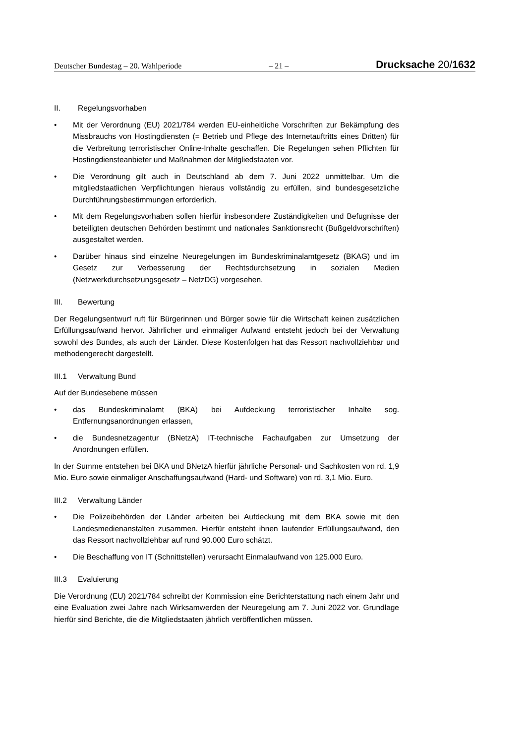Deutscher Bundestag – 20. Wahlperiode – 21 – Drucksache 20/1632
II. Regelungsvorhaben
• Mit der Verordnung (EU) 2021/784 werden EU-einheitliche Vorschriften zur Bekämpfung des Missbrauchs von Hostingdiensten (= Betrieb und Pflege des Internetauftritts eines Dritten) für die Verbreitung terroristischer Online-Inhalte geschaffen. Die Regelungen sehen Pflichten für Hostingdiensteanbieter und Maßnahmen der Mitgliedstaaten vor.
• Die Verordnung gilt auch in Deutschland ab dem 7. Juni 2022 unmittelbar. Um die mitgliedstaatlichen Verpflichtungen hieraus vollständig zu erfüllen, sind bundesgesetzliche Durchführungsbestimmungen erforderlich.
• Mit dem Regelungsvorhaben sollen hierfür insbesondere Zuständigkeiten und Befugnisse der beteiligten deutschen Behörden bestimmt und nationales Sanktionsrecht (Bußgeldvorschriften) ausgestaltet werden.
• Darüber hinaus sind einzelne Neuregelungen im Bundeskriminalamtgesetz (BKAG) und im Gesetz zur Verbesserung der Rechtsdurchsetzung in sozialen Medien (Netzwerkdurchsetzungsgesetz – NetzDG) vorgesehen.
III. Bewertung
Der Regelungsentwurf ruft für Bürgerinnen und Bürger sowie für die Wirtschaft keinen zusätzlichen Erfüllungsaufwand hervor. Jährlicher und einmaliger Aufwand entsteht jedoch bei der Verwaltung sowohl des Bundes, als auch der Länder. Diese Kostenfolgen hat das Ressort nachvollziehbar und methodengerecht dargestellt.
III.1 Verwaltung Bund
Auf der Bundesebene müssen
• das Bundeskriminalamt (BKA) bei Aufdeckung terroristischer Inhalte sog. Entfernungsanordnungen erlassen,
• die Bundesnetzagentur (BNetzA) IT-technische Fachaufgaben zur Umsetzung der Anordnungen erfüllen.
In der Summe entstehen bei BKA und BNetzA hierfür jährliche Personal- und Sachkosten von rd. 1,9 Mio. Euro sowie einmaliger Anschaffungsaufwand (Hard- und Software) von rd. 3,1 Mio. Euro.
III.2 Verwaltung Länder
• Die Polizeibehörden der Länder arbeiten bei Aufdeckung mit dem BKA sowie mit den Landesmedienanstalten zusammen. Hierfür entsteht ihnen laufender Erfüllungsaufwand, den das Ressort nachvollziehbar auf rund 90.000 Euro schätzt.
• Die Beschaffung von IT (Schnittstellen) verursacht Einmalaufwand von 125.000 Euro.
III.3 Evaluierung
Die Verordnung (EU) 2021/784 schreibt der Kommission eine Berichterstattung nach einem Jahr und eine Evaluation zwei Jahre nach Wirksamwerden der Neuregelung am 7. Juni 2022 vor. Grundlage hierfür sind Berichte, die die Mitgliedstaaten jährlich veröffentlichen müssen.